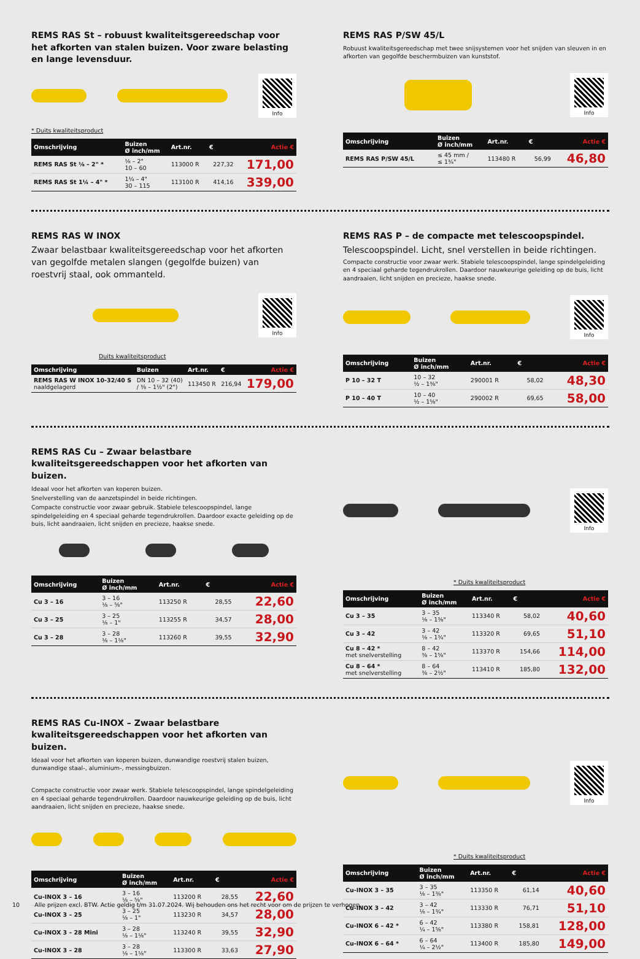REMS RAS St – robuust kwaliteitsgereedschap voor het afkorten van stalen buizen. Voor zware belasting en lange levensduur.
Info
* Duits kwaliteitsproduct
| Omschrijving | Buizen Ø inch/mm | Art.nr. | € | Actie € |
| --- | --- | --- | --- | --- |
| REMS RAS St ⅛ – 2" * | ⅛ – 2" 10 – 60 | 113000 R | 227,32 | 171,00 |
| REMS RAS St 1¼ – 4" * | 1¼ – 4" 30 – 115 | 113100 R | 414,16 | 339,00 |
REMS RAS P/SW 45/L
Robuust kwaliteitsgereedschap met twee snijsystemen voor het snijden van sleuven in en afkorten van gegolfde beschermbuizen van kunststof.
Info
| Omschrijving | Buizen Ø inch/mm | Art.nr. | € | Actie € |
| --- | --- | --- | --- | --- |
| REMS RAS P/SW 45/L | ≤ 45 mm / ≤ 1¾" | 113480 R | 56,99 | 46,80 |
REMS RAS W INOX
Zwaar belastbaar kwaliteitsgereedschap voor het afkorten van gegolfde metalen slangen (gegolfde buizen) van roestvrij staal, ook ommanteld.
Info
Duits kwaliteitsproduct
| Omschrijving | Buizen | Art.nr. | € | Actie € |
| --- | --- | --- | --- | --- |
| REMS RAS W INOX 10-32/40 S naaldgelagerd | DN 10 – 32 (40) / ⅜ – 1½" (2") | 113450 R | 216,94 | 179,00 |
REMS RAS P – de compacte met telescoopspindel.
Telescoopspindel. Licht, snel verstellen in beide richtingen.
Compacte constructie voor zwaar werk. Stabiele telescoopspindel, lange spindelgeleiding en 4 speciaal geharde tegendrukrollen. Daardoor nauwkeurige geleiding op de buis, licht aandraaien, licht snijden en precieze, haakse snede.
Info
| Omschrijving | Buizen Ø inch/mm | Art.nr. | € | Actie € |
| --- | --- | --- | --- | --- |
| P 10 – 32 T | 10 – 32 ½ – 1⅜" | 290001 R | 58,02 | 48,30 |
| P 10 – 40 T | 10 – 40 ½ – 1⅝" | 290002 R | 69,65 | 58,00 |
REMS RAS Cu – Zwaar belastbare kwaliteitsgereedschappen voor het afkorten van buizen.
Ideaal voor het afkorten van koperen buizen.
Snelverstelling van de aanzetspindel in beide richtingen.
Compacte constructie voor zwaar gebruik. Stabiele telescoopspindel, lange spindelgeleiding en 4 speciaal geharde tegendrukrollen. Daardoor exacte geleiding op de buis, licht aandraaien, licht snijden en precieze, haakse snede.
| Omschrijving | Buizen Ø inch/mm | Art.nr. | € | Actie € |
| --- | --- | --- | --- | --- |
| Cu 3 – 16 | 3 – 16 ⅛ – ⅝" | 113250 R | 28,55 | 22,60 |
| Cu 3 – 25 | 3 – 25 ⅛ – 1" | 113255 R | 34,57 | 28,00 |
| Cu 3 – 28 | 3 – 28 ⅛ – 1⅛" | 113260 R | 39,55 | 32,90 |
Info
* Duits kwaliteitsproduct
| Omschrijving | Buizen Ø inch/mm | Art.nr. | € | Actie € |
| --- | --- | --- | --- | --- |
| Cu 3 – 35 | 3 – 35 ⅛ – 1⅜" | 113340 R | 58,02 | 40,60 |
| Cu 3 – 42 | 3 – 42 ⅛ – 1¾" | 113320 R | 69,65 | 51,10 |
| Cu 8 – 42 * met snelverstelling | 8 – 42 ⅜ – 1⅝" | 113370 R | 154,66 | 114,00 |
| Cu 8 – 64 * met snelverstelling | 8 – 64 ⅜ – 2½" | 113410 R | 185,80 | 132,00 |
REMS RAS Cu-INOX – Zwaar belastbare kwaliteitsgereedschappen voor het afkorten van buizen.
Ideaal voor het afkorten van koperen buizen, dunwandige roestvrij stalen buizen, dunwandige staal-, aluminium-, messingbuizen.
Compacte constructie voor zwaar werk. Stabiele telescoopspindel, lange spindelgeleiding en 4 speciaal geharde tegendrukrollen. Daardoor nauwkeurige geleiding op de buis, licht aandraaien, licht snijden en precieze, haakse snede.
| Omschrijving | Buizen Ø inch/mm | Art.nr. | € | Actie € |
| --- | --- | --- | --- | --- |
| Cu-INOX 3 – 16 | 3 – 16 ⅛ – ⅝" | 113200 R | 28,55 | 22,60 |
| Cu-INOX 3 – 25 | 3 – 25 ⅛ – 1" | 113230 R | 34,57 | 28,00 |
| Cu-INOX 3 – 28 Mini | 3 – 28 ⅛ – 1⅛" | 113240 R | 39,55 | 32,90 |
| Cu-INOX 3 – 28 | 3 – 28 ⅛ – 1⅛" | 113300 R | 33,63 | 27,90 |
Info
* Duits kwaliteitsproduct
| Omschrijving | Buizen Ø inch/mm | Art.nr. | € | Actie € |
| --- | --- | --- | --- | --- |
| Cu-INOX 3 – 35 | 3 – 35 ⅛ – 1⅜" | 113350 R | 61,14 | 40,60 |
| Cu-INOX 3 – 42 | 3 – 42 ⅛ – 1¾" | 113330 R | 76,71 | 51,10 |
| Cu-INOX 6 – 42 * | 6 – 42 ¼ – 1⅝" | 113380 R | 158,81 | 128,00 |
| Cu-INOX 6 – 64 * | 6 – 64 ¼ – 2½" | 113400 R | 185,80 | 149,00 |
10 Alle prijzen excl. BTW. Actie geldig t/m 31.07.2024. Wij behouden ons het recht voor om de prijzen te verhogen.